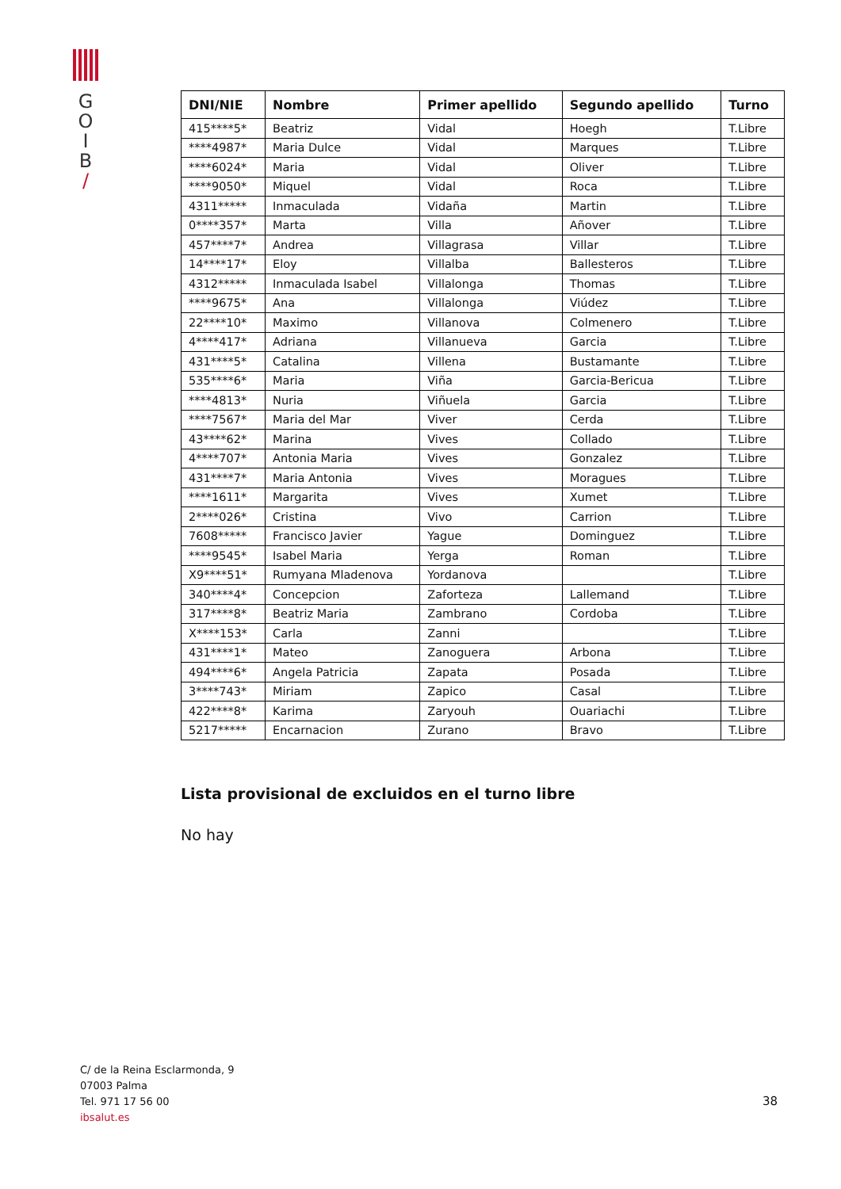G
O
I
B
/
| DNI/NIE | Nombre | Primer apellido | Segundo apellido | Turno |
| --- | --- | --- | --- | --- |
| 415****5* | Beatriz | Vidal | Hoegh | T.Libre |
| ****4987* | Maria Dulce | Vidal | Marques | T.Libre |
| ****6024* | Maria | Vidal | Oliver | T.Libre |
| ****9050* | Miquel | Vidal | Roca | T.Libre |
| 4311***** | Inmaculada | Vidaña | Martin | T.Libre |
| 0****357* | Marta | Villa | Añover | T.Libre |
| 457****7* | Andrea | Villagrasa | Villar | T.Libre |
| 14****17* | Eloy | Villalba | Ballesteros | T.Libre |
| 4312***** | Inmaculada Isabel | Villalonga | Thomas | T.Libre |
| ****9675* | Ana | Villalonga | Viúdez | T.Libre |
| 22****10* | Maximo | Villanova | Colmenero | T.Libre |
| 4****417* | Adriana | Villanueva | Garcia | T.Libre |
| 431****5* | Catalina | Villena | Bustamante | T.Libre |
| 535****6* | Maria | Viña | Garcia-Bericua | T.Libre |
| ****4813* | Nuria | Viñuela | Garcia | T.Libre |
| ****7567* | Maria del Mar | Viver | Cerda | T.Libre |
| 43****62* | Marina | Vives | Collado | T.Libre |
| 4****707* | Antonia Maria | Vives | Gonzalez | T.Libre |
| 431****7* | Maria Antonia | Vives | Moragues | T.Libre |
| ****1611* | Margarita | Vives | Xumet | T.Libre |
| 2****026* | Cristina | Vivo | Carrion | T.Libre |
| 7608***** | Francisco Javier | Yague | Dominguez | T.Libre |
| ****9545* | Isabel Maria | Yerga | Roman | T.Libre |
| X9****51* | Rumyana Mladenova | Yordanova | | T.Libre |
| 340****4* | Concepcion | Zaforteza | Lallemand | T.Libre |
| 317****8* | Beatriz Maria | Zambrano | Cordoba | T.Libre |
| X****153* | Carla | Zanni | | T.Libre |
| 431****1* | Mateo | Zanoguera | Arbona | T.Libre |
| 494****6* | Angela Patricia | Zapata | Posada | T.Libre |
| 3****743* | Miriam | Zapico | Casal | T.Libre |
| 422****8* | Karima | Zaryouh | Ouariachi | T.Libre |
| 5217***** | Encarnacion | Zurano | Bravo | T.Libre |
Lista provisional de excluidos en el turno libre
No hay
C/ de la Reina Esclarmonda, 9
07003 Palma
Tel. 971 17 56 00
ibsalut.es
38